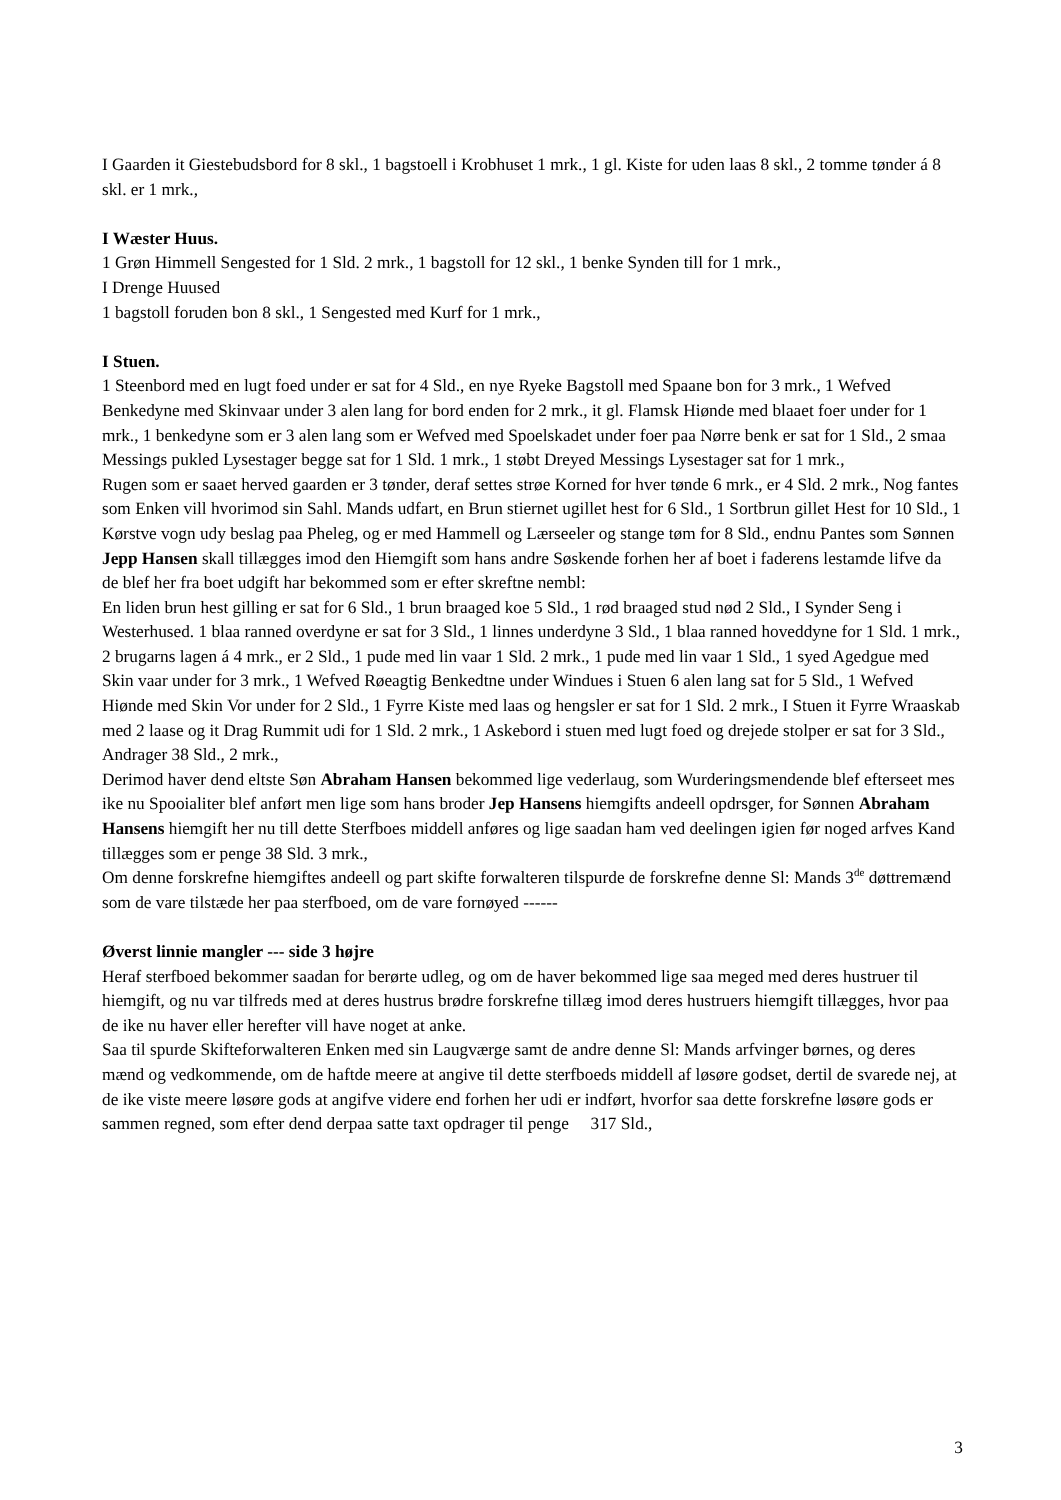I Gaarden it Giestebudsbord for 8 skl., 1 bagstoell i Krobhuset 1 mrk., 1 gl. Kiste for uden laas 8 skl., 2 tomme tønder á 8 skl. er 1 mrk.,
I Wæster Huus.
1 Grøn Himmell Sengested for 1 Sld. 2 mrk., 1 bagstoll for 12 skl., 1 benke Synden till for 1 mrk.,
I Drenge Huused
1 bagstoll foruden bon 8 skl., 1 Sengested med Kurf for 1 mrk.,
I Stuen.
1 Steenbord med en lugt foed under er sat for 4 Sld., en nye Ryeke Bagstoll med Spaane bon for 3 mrk., 1 Wefved Benkedyne med Skinvaar under 3 alen lang for bord enden for 2 mrk., it gl. Flamsk Hiønde med blaaet foer under for 1 mrk., 1 benkedyne som er 3 alen lang som er Wefved med Spoelskadet under foer paa Nørre benk er sat for 1 Sld., 2 smaa Messings pukled Lysestager begge sat for 1 Sld. 1 mrk., 1 støbt Dreyed Messings Lysestager sat for 1 mrk.,
Rugen som er saaet herved gaarden er 3 tønder, deraf settes strøe Korned for hver tønde 6 mrk., er 4 Sld. 2 mrk., Nog fantes som Enken vill hvorimod sin Sahl. Mands udfart, en Brun stiernet ugillet hest for 6 Sld., 1 Sortbrun gillet Hest for 10 Sld., 1 Kørstve vogn udy beslag paa Pheleg, og er med Hammell og Lærseeler og stange tøm for 8 Sld., endnu Pantes som Sønnen Jepp Hansen skall tillægges imod den Hiemgift som hans andre Søskende forhen her af boet i faderens lestamde lifve da de blef her fra boet udgift har bekommed som er efter skreftne nembl:
En liden brun hest gilling er sat for 6 Sld., 1 brun braaged koe 5 Sld., 1 rød braaged stud nød 2 Sld., I Synder Seng i Westerhused. 1 blaa ranned overdyne er sat for 3 Sld., 1 linnes underdyne 3 Sld., 1 blaa ranned hoveddyne for 1 Sld. 1 mrk., 2 brugarns lagen á 4 mrk., er 2 Sld., 1 pude med lin vaar 1 Sld. 2 mrk., 1 pude med lin vaar 1 Sld., 1 syed Agedgue med Skin vaar under for 3 mrk., 1 Wefved Røeagtig Benkedtne under Windues i Stuen 6 alen lang sat for 5 Sld., 1 Wefved Hiønde med Skin Vor under for 2 Sld., 1 Fyrre Kiste med laas og hengsler er sat for 1 Sld. 2 mrk., I Stuen it Fyrre Wraaskab med 2 laase og it Drag Rummit udi for 1 Sld. 2 mrk., 1 Askebord i stuen med lugt foed og drejede stolper er sat for 3 Sld., Andrager 38 Sld., 2 mrk.,
Derimod haver dend eltste Søn Abraham Hansen bekommed lige vederlaug, som Wurderingsmendende blef efterseet mes ike nu Spooialiter blef anført men lige som hans broder Jep Hansens hiemgifts andeell opdrsger, for Sønnen Abraham Hansens hiemgift her nu till dette Sterfboes middell anføres og lige saadan ham ved deelingen igien før noged arfves Kand tillægges som er penge 38 Sld. 3 mrk.,
Om denne forskrefne hiemgiftes andeell og part skifte forwalteren tilspurde de forskrefne denne Sl: Mands 3<sup>de</sup> døttremænd som de vare tilstæde her paa sterfboed, om de vare fornøyed ------
Øverst linnie mangler --- side 3 højre
Heraf sterfboed bekommer saadan for berørte udleg, og om de haver bekommed lige saa meged med deres hustruer til hiemgift, og nu var tilfreds med at deres hustrus brødre forskrefne tillæg imod deres hustruers hiemgift tillægges, hvor paa de ike nu haver eller herefter vill have noget at anke.
Saa til spurde Skifteforwalteren Enken med sin Laugværge samt de andre denne Sl: Mands arfvinger børnes, og deres mænd og vedkommende, om de haftde meere at angive til dette sterfboeds middell af løsøre godset, dertil de svarede nej, at de ike viste meere løsøre gods at angifve videre end forhen her udi er indført, hvorfor saa dette forskrefne løsøre gods er sammen regned, som efter dend derpaa satte taxt opdrager til penge 317 Sld.,
3